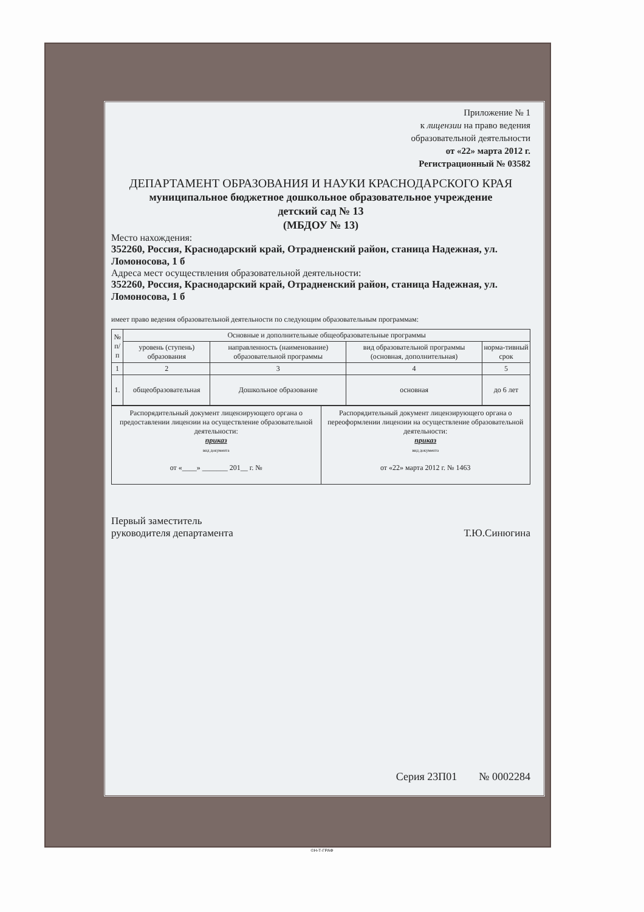Приложение № 1
к лицензии на право ведения
образовательной деятельности
от «22» марта 2012 г.
Регистрационный № 03582
ДЕПАРТАМЕНТ ОБРАЗОВАНИЯ И НАУКИ КРАСНОДАРСКОГО КРАЯ
муниципальное бюджетное дошкольное образовательное учреждение
детский сад № 13
(МБДОУ № 13)
Место нахождения:
352260, Россия, Краснодарский край, Отрадненский район, станица Надежная, ул. Ломоносова, 1 б
Адреса мест осуществления образовательной деятельности:
352260, Россия, Краснодарский край, Отрадненский район, станица Надежная, ул. Ломоносова, 1 б
имеет право ведения образовательной деятельности по следующим образовательным программам:
| № п/п | Основные и дополнительные общеобразовательные программы | | | |
| --- | --- | --- | --- | --- |
| | уровень (ступень) образования | направленность (наименование) образовательной программы | вид образовательной программы (основная, дополнительная) | норма-тивный срок |
| 1 | 2 | 3 | 4 | 5 |
| 1. | общеобразовательная | Дошкольное образование | основная | до 6 лет |
| Распорядительный документ лицензирующего органа о предоставлении лицензии на осуществление образовательной деятельности: приказ вид документа от «____» _______ 201__ г. № | Распорядительный документ лицензирующего органа о переоформлении лицензии на осуществление образовательной деятельности: приказ вид документа от «22» марта 2012 г. № 1463 |
Первый заместитель
руководителя департамента
Т.Ю.Синюгина
Серия 23П01 № 0002284
©Н-Т-ГРАФ